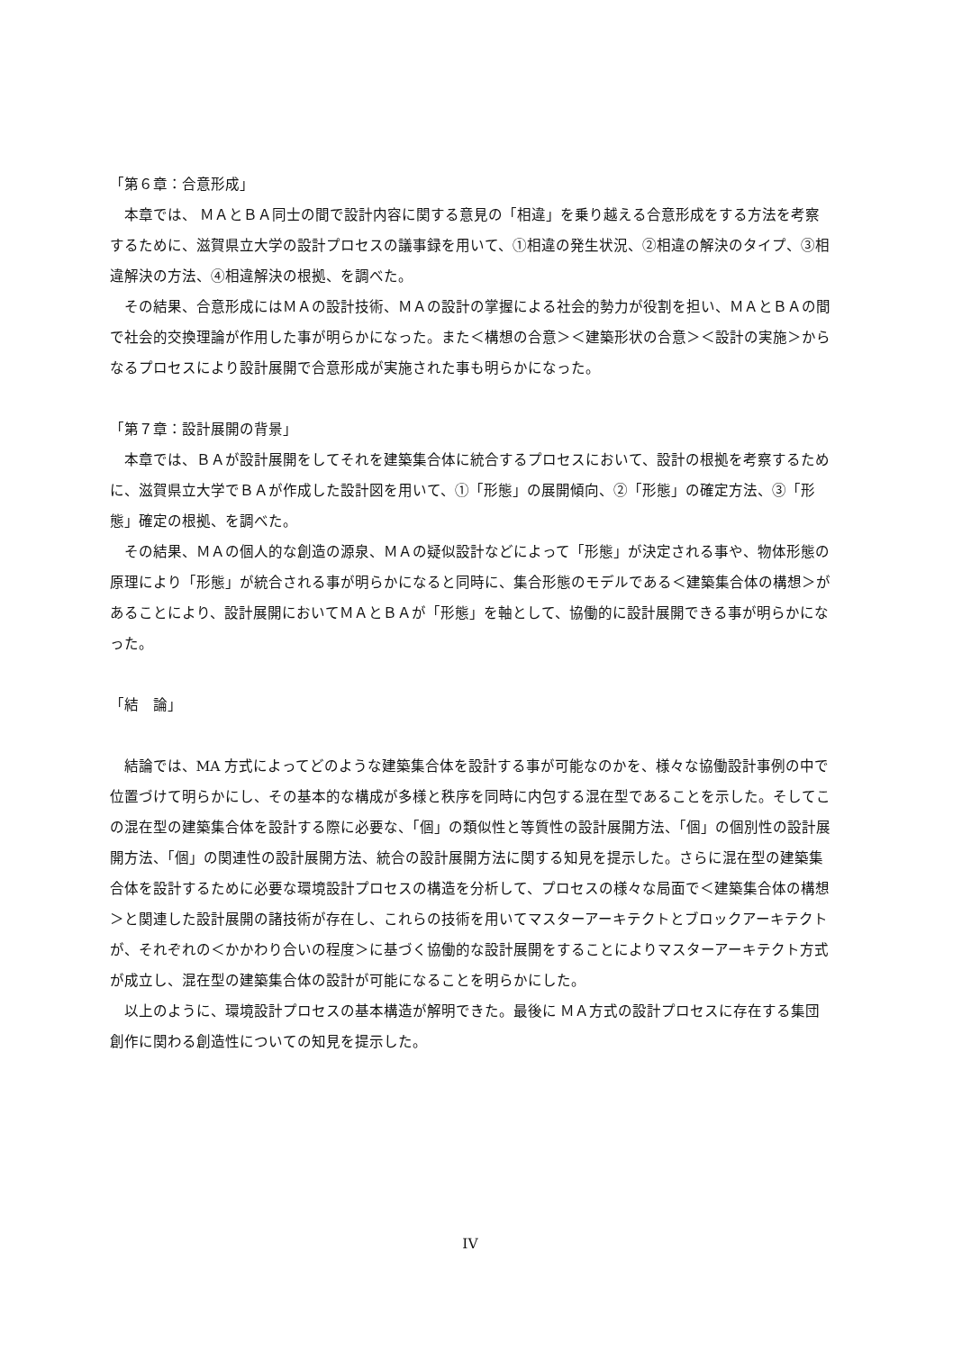「第６章：合意形成」
本章では、 ＭＡとＢＡ同士の間で設計内容に関する意見の「相違」を乗り越える合意形成をする方法を考察するために、滋賀県立大学の設計プロセスの議事録を用いて、①相違の発生状況、②相違の解決のタイプ、③相違解決の方法、④相違解決の根拠、を調べた。
その結果、合意形成にはＭＡの設計技術、ＭＡの設計の掌握による社会的勢力が役割を担い、ＭＡとＢＡの間で社会的交換理論が作用した事が明らかになった。また＜構想の合意＞＜建築形状の合意＞＜設計の実施＞からなるプロセスにより設計展開で合意形成が実施された事も明らかになった。
「第７章：設計展開の背景」
本章では、ＢＡが設計展開をしてそれを建築集合体に統合するプロセスにおいて、設計の根拠を考察するために、滋賀県立大学でＢＡが作成した設計図を用いて、①「形態」の展開傾向、②「形態」の確定方法、③「形態」確定の根拠、を調べた。
その結果、ＭＡの個人的な創造の源泉、ＭＡの疑似設計などによって「形態」が決定される事や、物体形態の原理により「形態」が統合される事が明らかになると同時に、集合形態のモデルである＜建築集合体の構想＞があることにより、設計展開においてＭＡとＢＡが「形態」を軸として、協働的に設計展開できる事が明らかになった。
「結　論」
結論では、MA 方式によってどのような建築集合体を設計する事が可能なのかを、様々な協働設計事例の中で位置づけて明らかにし、その基本的な構成が多様と秩序を同時に内包する混在型であることを示した。そしてこの混在型の建築集合体を設計する際に必要な、「個」の類似性と等質性の設計展開方法、「個」の個別性の設計展開方法、「個」の関連性の設計展開方法、統合の設計展開方法に関する知見を提示した。さらに混在型の建築集合体を設計するために必要な環境設計プロセスの構造を分析して、プロセスの様々な局面で＜建築集合体の構想＞と関連した設計展開の諸技術が存在し、これらの技術を用いてマスターアーキテクトとブロックアーキテクトが、それぞれの＜かかわり合いの程度＞に基づく協働的な設計展開をすることによりマスターアーキテクト方式が成立し、混在型の建築集合体の設計が可能になることを明らかにした。
以上のように、環境設計プロセスの基本構造が解明できた。最後に ＭＡ方式の設計プロセスに存在する集団創作に関わる創造性についての知見を提示した。
IV